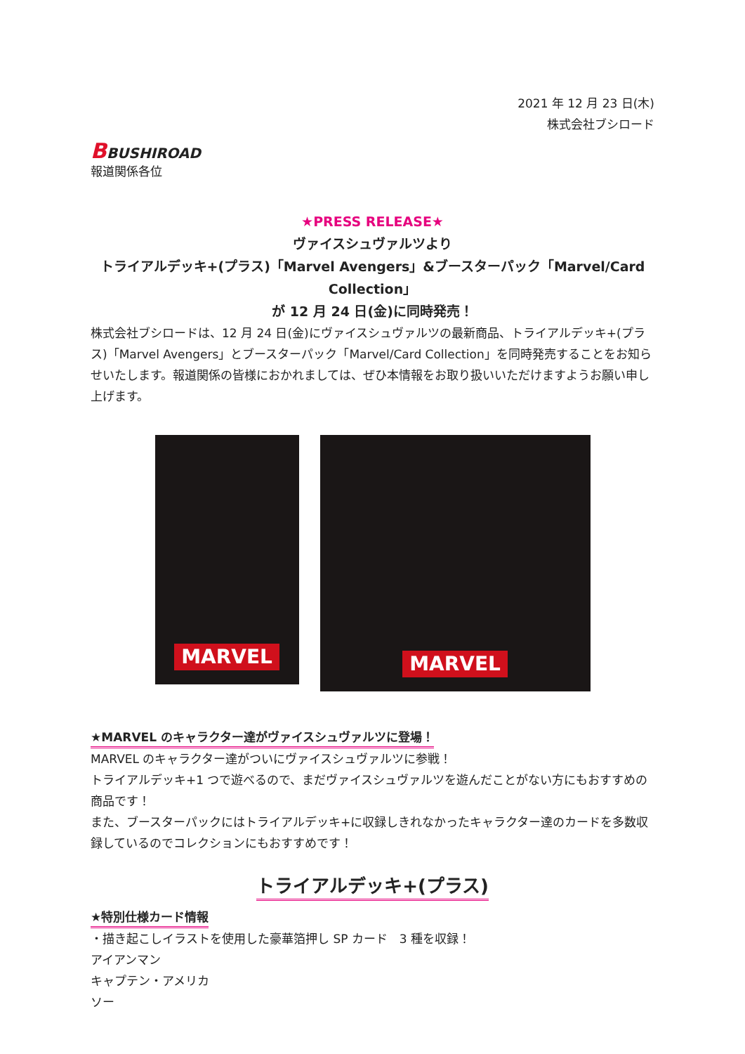2021 年 12 月 23 日(木)
株式会社ブシロード
BBUSHIROAD
報道関係各位
★PRESS RELEASE★
ヴァイスシュヴァルツより
トライアルデッキ+(プラス)「Marvel Avengers」&ブースターパック「Marvel/Card Collection」
が 12 月 24 日(金)に同時発売！
株式会社ブシロードは、12 月 24 日(金)にヴァイスシュヴァルツの最新商品、トライアルデッキ+(プラス)「Marvel Avengers」とブースターパック「Marvel/Card Collection」を同時発売することをお知らせいたします。報道関係の皆様におかれましては、ぜひ本情報をお取り扱いいただけますようお願い申し上げます。
MARVEL
MARVEL
★MARVEL のキャラクター達がヴァイスシュヴァルツに登場！
MARVEL のキャラクター達がついにヴァイスシュヴァルツに参戦！
トライアルデッキ+1 つで遊べるので、まだヴァイスシュヴァルツを遊んだことがない方にもおすすめの商品です！
また、ブースターパックにはトライアルデッキ+に収録しきれなかったキャラクター達のカードを多数収録しているのでコレクションにもおすすめです！
トライアルデッキ+(プラス)
★特別仕様カード情報
・描き起こしイラストを使用した豪華箔押し SP カード　3 種を収録！
アイアンマン
キャプテン・アメリカ
ソー